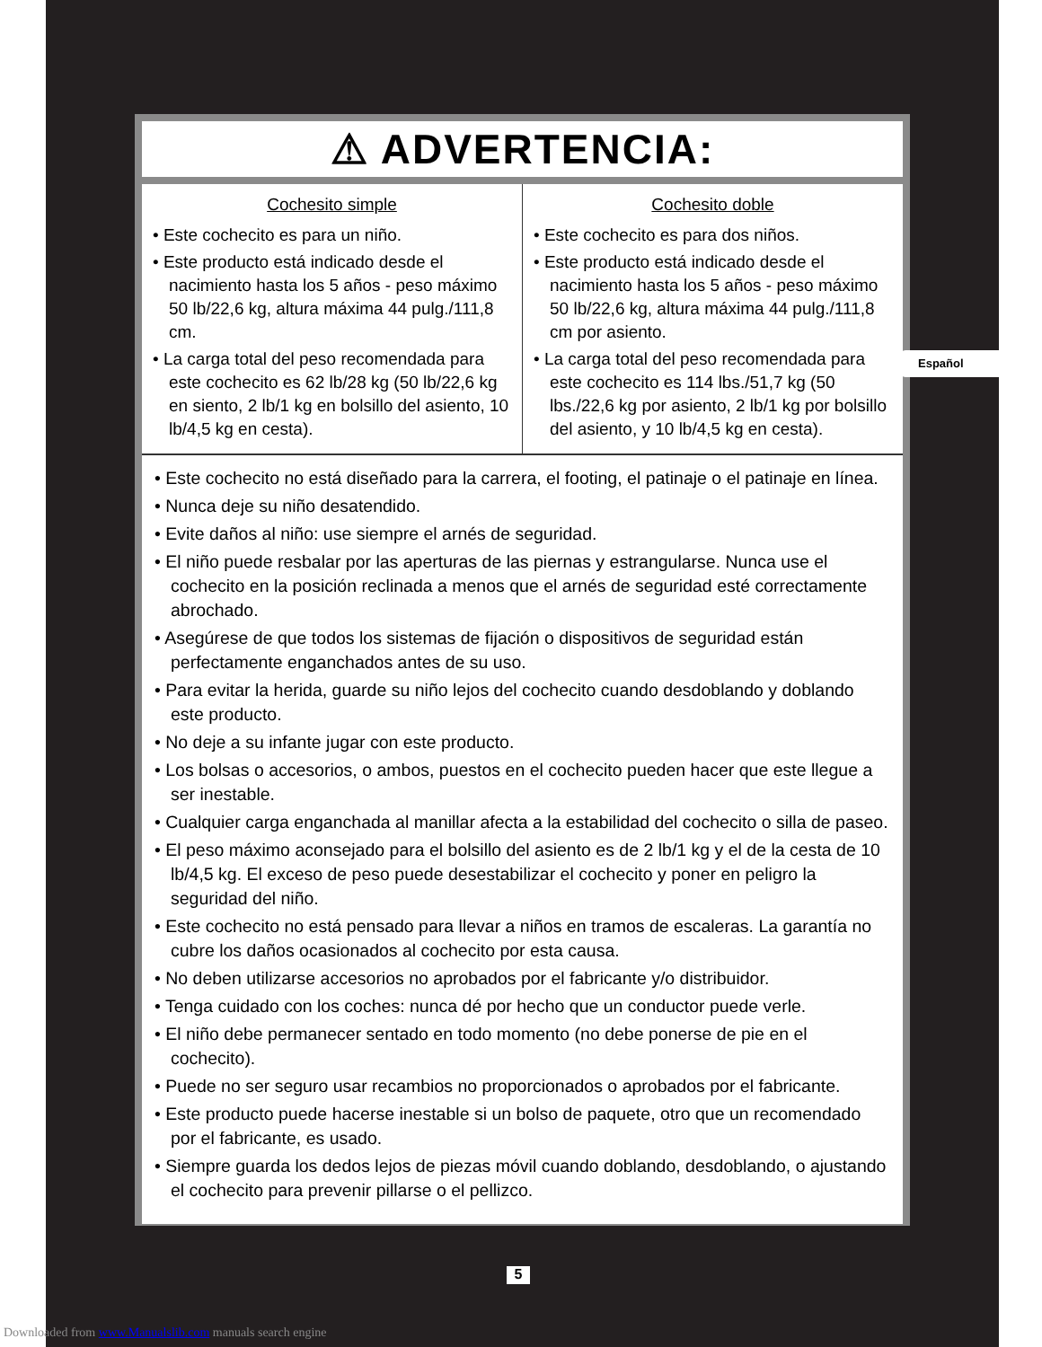⚠ ADVERTENCIA:
| Cochesito simple • Este cochecito es para un niño. • Este producto está indicado desde el nacimiento hasta los 5 años - peso máximo 50 lb/22,6 kg, altura máxima 44 pulg./111,8 cm. • La carga total del peso recomendada para este cochecito es 62 lb/28 kg (50 lb/22,6 kg en siento, 2 lb/1 kg en bolsillo del asiento, 10 lb/4,5 kg en cesta). | Cochesito doble • Este cochecito es para dos niños. • Este producto está indicado desde el nacimiento hasta los 5 años - peso máximo 50 lb/22,6 kg, altura máxima 44 pulg./111,8 cm por asiento. • La carga total del peso recomendada para este cochecito es 114 lbs./51,7 kg (50 lbs./22,6 kg por asiento, 2 lb/1 kg por bolsillo del asiento, y 10 lb/4,5 kg en cesta). |
• Este cochecito no está diseñado para la carrera, el footing, el patinaje o el patinaje en línea.
• Nunca deje su niño desatendido.
• Evite daños al niño: use siempre el arnés de seguridad.
• El niño puede resbalar por las aperturas de las piernas y estrangularse. Nunca use el cochecito en la posición reclinada a menos que el arnés de seguridad esté correctamente abrochado.
• Asegúrese de que todos los sistemas de fijación o dispositivos de seguridad están perfectamente enganchados antes de su uso.
• Para evitar la herida, guarde su niño lejos del cochecito cuando desdoblando y doblando este producto.
• No deje a su infante jugar con este producto.
• Los bolsas o accesorios, o ambos, puestos en el cochecito pueden hacer que este llegue a ser inestable.
• Cualquier carga enganchada al manillar afecta a la estabilidad del cochecito o silla de paseo.
• El peso máximo aconsejado para el bolsillo del asiento es de 2 lb/1 kg y el de la cesta de 10 lb/4,5 kg. El exceso de peso puede desestabilizar el cochecito y poner en peligro la seguridad del niño.
• Este cochecito no está pensado para llevar a niños en tramos de escaleras. La garantía no cubre los daños ocasionados al cochecito por esta causa.
• No deben utilizarse accesorios no aprobados por el fabricante y/o distribuidor.
• Tenga cuidado con los coches: nunca dé por hecho que un conductor puede verle.
• El niño debe permanecer sentado en todo momento (no debe ponerse de pie en el cochecito).
• Puede no ser seguro usar recambios no proporcionados o aprobados por el fabricante.
• Este producto puede hacerse inestable si un bolso de paquete, otro que un recomendado por el fabricante, es usado.
• Siempre guarda los dedos lejos de piezas móvil cuando doblando, desdoblando, o ajustando el cochecito para prevenir pillarse o el pellizco.
Español
5
Downloaded from www.Manualslib.com manuals search engine